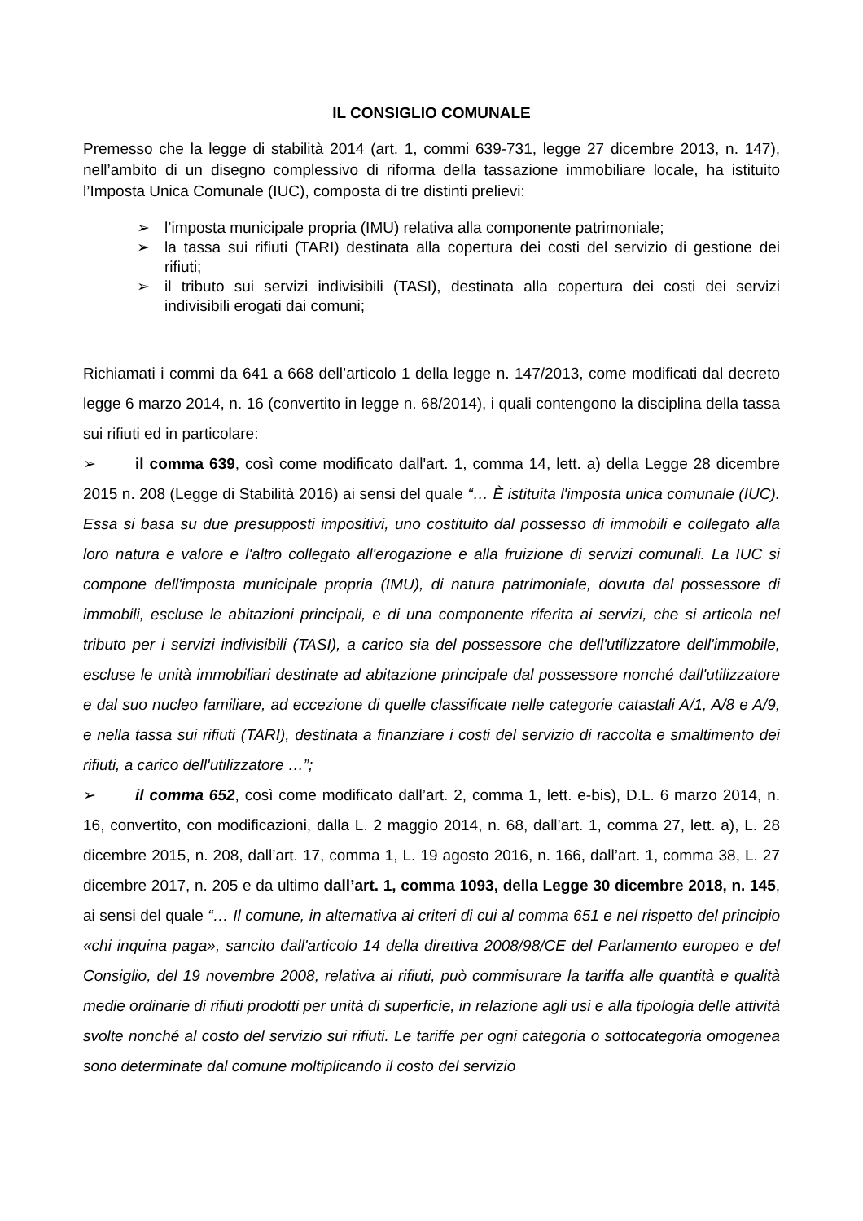IL CONSIGLIO COMUNALE
Premesso che la legge di stabilità 2014 (art. 1, commi 639-731, legge 27 dicembre 2013, n. 147), nell’ambito di un disegno complessivo di riforma della tassazione immobiliare locale, ha istituito l’Imposta Unica Comunale (IUC), composta di tre distinti prelievi:
➢ l’imposta municipale propria (IMU) relativa alla componente patrimoniale;
➢ la tassa sui rifiuti (TARI) destinata alla copertura dei costi del servizio di gestione dei rifiuti;
➢ il tributo sui servizi indivisibili (TASI), destinata alla copertura dei costi dei servizi indivisibili erogati dai comuni;
Richiamati i commi da 641 a 668 dell’articolo 1 della legge n. 147/2013, come modificati dal decreto legge 6 marzo 2014, n. 16 (convertito in legge n. 68/2014), i quali contengono la disciplina della tassa sui rifiuti ed in particolare:
➢ il comma 639, così come modificato dall'art. 1, comma 14, lett. a) della Legge 28 dicembre 2015 n. 208 (Legge di Stabilità 2016) ai sensi del quale “… È istituita l'imposta unica comunale (IUC). Essa si basa su due presupposti impositivi, uno costituito dal possesso di immobili e collegato alla loro natura e valore e l'altro collegato all'erogazione e alla fruizione di servizi comunali. La IUC si compone dell'imposta municipale propria (IMU), di natura patrimoniale, dovuta dal possessore di immobili, escluse le abitazioni principali, e di una componente riferita ai servizi, che si articola nel tributo per i servizi indivisibili (TASI), a carico sia del possessore che dell'utilizzatore dell'immobile, escluse le unità immobiliari destinate ad abitazione principale dal possessore nonché dall'utilizzatore e dal suo nucleo familiare, ad eccezione di quelle classificate nelle categorie catastali A/1, A/8 e A/9, e nella tassa sui rifiuti (TARI), destinata a finanziare i costi del servizio di raccolta e smaltimento dei rifiuti, a carico dell'utilizzatore …”;
➢ il comma 652, così come modificato dall’art. 2, comma 1, lett. e-bis), D.L. 6 marzo 2014, n. 16, convertito, con modificazioni, dalla L. 2 maggio 2014, n. 68, dall’art. 1, comma 27, lett. a), L. 28 dicembre 2015, n. 208, dall’art. 17, comma 1, L. 19 agosto 2016, n. 166, dall’art. 1, comma 38, L. 27 dicembre 2017, n. 205 e da ultimo dall’art. 1, comma 1093, della Legge 30 dicembre 2018, n. 145, ai sensi del quale “… Il comune, in alternativa ai criteri di cui al comma 651 e nel rispetto del principio «chi inquina paga», sancito dall'articolo 14 della direttiva 2008/98/CE del Parlamento europeo e del Consiglio, del 19 novembre 2008, relativa ai rifiuti, può commisurare la tariffa alle quantità e qualità medie ordinarie di rifiuti prodotti per unità di superficie, in relazione agli usi e alla tipologia delle attività svolte nonché al costo del servizio sui rifiuti. Le tariffe per ogni categoria o sottocategoria omogenea sono determinate dal comune moltiplicando il costo del servizio